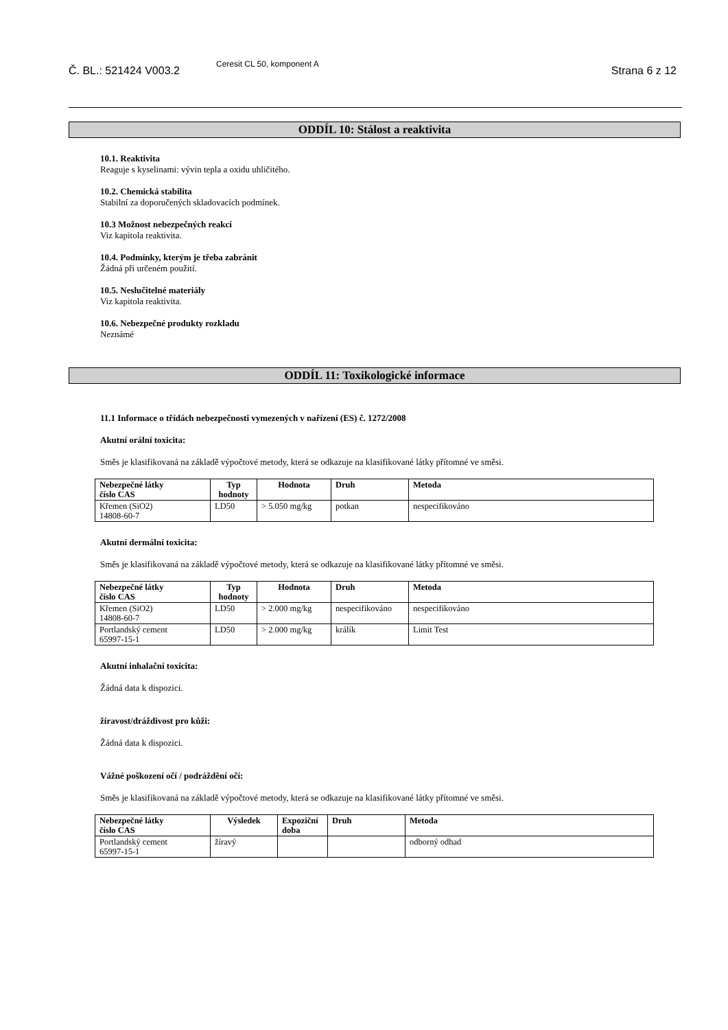Č. BL.: 521424 V003.2 Ceresit CL 50, komponent A Strana 6 z 12
ODDÍL 10: Stálost a reaktivita
10.1. Reaktivita
Reaguje s kyselinami: vývin tepla a oxidu uhličitého.
10.2. Chemická stabilita
Stabilní za doporučených skladovacích podmínek.
10.3 Možnost nebezpečných reakcí
Viz kapitola reaktivita.
10.4. Podmínky, kterým je třeba zabránit
Žádná při určeném použití.
10.5. Neslučitelné materiály
Viz kapitola reaktivita.
10.6. Nebezpečné produkty rozkladu
Neznámé
ODDÍL 11: Toxikologické informace
11.1 Informace o třídách nebezpečnosti vymezených v nařízení (ES) č. 1272/2008
Akutní orální toxicita:
Směs je klasifikovaná na základě výpočtové metody, která se odkazuje na klasifikované látky přítomné ve směsi.
| Nebezpečné látky číslo CAS | Typ hodnoty | Hodnota | Druh | Metoda |
| --- | --- | --- | --- | --- |
| Křemen (SiO2) 14808-60-7 | LD50 | > 5.050 mg/kg | potkan | nespecifikováno |
Akutní dermální toxicita:
Směs je klasifikovaná na základě výpočtové metody, která se odkazuje na klasifikované látky přítomné ve směsi.
| Nebezpečné látky číslo CAS | Typ hodnoty | Hodnota | Druh | Metoda |
| --- | --- | --- | --- | --- |
| Křemen (SiO2) 14808-60-7 | LD50 | > 2.000 mg/kg | nespecifikováno | nespecifikováno |
| Portlandský cement 65997-15-1 | LD50 | > 2.000 mg/kg | králík | Limit Test |
Akutní inhalační toxicita:
Žádná data k dispozici.
žíravost/dráždivost pro kůži:
Žádná data k dispozici.
Vážné poškození očí / podráždění očí:
Směs je klasifikovaná na základě výpočtové metody, která se odkazuje na klasifikované látky přítomné ve směsi.
| Nebezpečné látky číslo CAS | Výsledek | Expoziční doba | Druh | Metoda |
| --- | --- | --- | --- | --- |
| Portlandský cement 65997-15-1 | žíravý | | | odborný odhad |